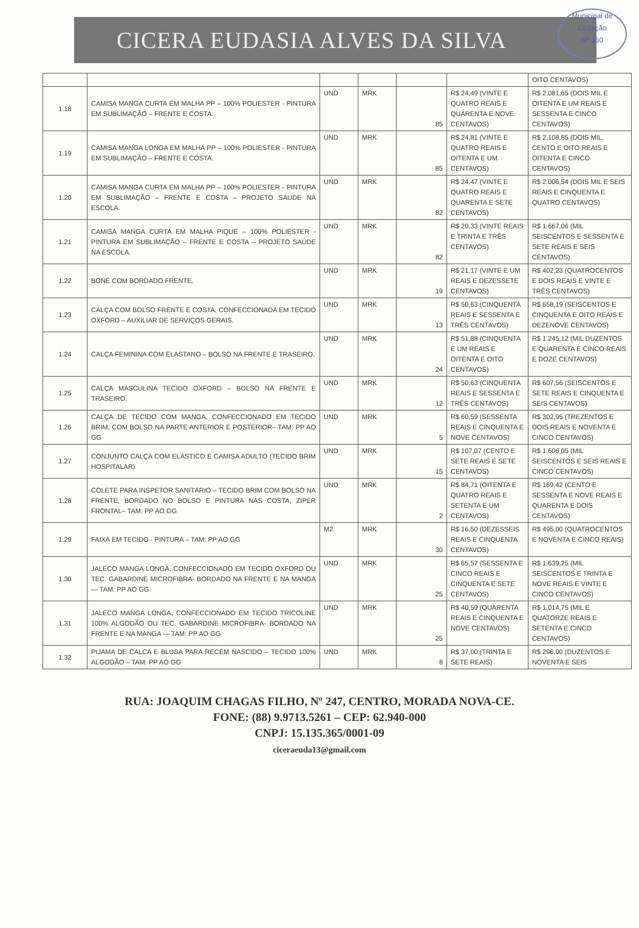CICERA EUDASIA ALVES DA SILVA
Municipal de Licitação
Nº 360
| | | | | | | OITO CENTAVOS) |
| 1.18 | CAMISA MANGA CURTA EM MALHA PP – 100% POLIESTER - PINTURA EM SUBLIMAÇÃO – FRENTE E COSTA. | UND | MRK | 85 | R$ 24,49 (VINTE E QUATRO REAIS E QUARENTA E NOVE CENTAVOS) | R$ 2.081,65 (DOIS MIL E OITENTA E UM REAIS E SESSENTA E CINCO CENTAVOS) |
| 1.19 | CAMISA MANGA LONGA EM MALHA PP – 100% POLIESTER - PINTURA EM SUBLIMAÇÃO – FRENTE E COSTA. | UND | MRK | 85 | R$ 24,81 (VINTE E QUATRO REAIS E OITENTA E UM CENTAVOS) | R$ 2.108,85 (DOIS MIL, CENTO E OITO REAIS E OITENTA E CINCO CENTAVOS) |
| 1.20 | CAMISA MANGA CURTA EM MALHA PP – 100% POLIESTER - PINTURA EM SUBLIMAÇÃO – FRENTE E COSTA – PROJETO SAÚDE NA ESCOLA. | UND | MRK | 82 | R$ 24,47 (VINTE E QUATRO REAIS E QUARENTA E SETE CENTAVOS) | R$ 2.006,54 (DOIS MIL E SEIS REAIS E CINQUENTA E QUATRO CENTAVOS) |
| 1.21 | CAMISA MANGA CURTA EM MALHA PIQUE – 100% POLIESTER - PINTURA EM SUBLIMAÇÃO – FRENTE E COSTA – PROJETO SAÚDE NA ESCOLA. | UND | MRK | 82 | R$ 20,33 (VINTE REAIS E TRINTA E TRÊS CENTAVOS) | R$ 1.667,06 (MIL SEISCENTOS E SESSENTA E SETE REAIS E SEIS CENTAVOS) |
| 1.22 | BONÉ COM BORDADO FRENTE. | UND | MRK | 19 | R$ 21,17 (VINTE E UM REAIS E DEZESSETE CENTAVOS) | R$ 402,23 (QUATROCENTOS E DOIS REAIS E VINTE E TRÊS CENTAVOS) |
| 1.23 | CALÇA COM BOLSO FRENTE E COSTA, CONFECCIONADA EM TECIDO OXFORD – AUXILIAR DE SERVIÇOS GERAIS. | UND | MRK | 13 | R$ 50,63 (CINQUENTA REAIS E SESSENTA E TRÊS CENTAVOS) | R$ 658,19 (SEISCENTOS E CINQUENTA E OITO REAIS E DEZENOVE CENTAVOS) |
| 1.24 | CALÇA FEMININA COM ELASTANO – BOLSO NA FRENTE E TRASEIRO. | UND | MRK | 24 | R$ 51,88 (CINQUENTA E UM REAIS E OITENTA E OITO CENTAVOS) | R$ 1.245,12 (MIL DUZENTOS E QUARENTA E CINCO REAIS E DOZE CENTAVOS) |
| 1.25 | CALÇA MASCULINA TECIDO OXFORD – BOLSO NA FRENTE E TRASEIRO. | UND | MRK | 12 | R$ 50,63 (CINQUENTA REAIS E SESSENTA E TRÊS CENTAVOS) | R$ 607,56 (SEISCENTOS E SETE REAIS E CINQUENTA E SEIS CENTAVOS) |
| 1.26 | CALÇA DE TECIDO COM MANGA, CONFECCIONADO EM TECIDO BRIM, COM BOLSO NA PARTE ANTERIOR E POSTERIOR– TAM: PP AO GG | UND | MRK | 5 | R$ 60,59 (SESSENTA REAIS E CINQUENTA E NOVE CENTAVOS) | R$ 302,95 (TREZENTOS E DOIS REAIS E NOVENTA E CINCO CENTAVOS) |
| 1.27 | CONJUNTO CALÇA COM ELÁSTICO E CAMISA ADULTO (TECIDO BRIM HOSPITALAR) | UND | MRK | 15 | R$ 107,07 (CENTO E SETE REAIS E SETE CENTAVOS) | R$ 1.606,05 (MIL SEISCENTOS E SEIS REAIS E CINCO CENTAVOS) |
| 1.28 | COLETE PARA INSPETOR SANITÁRIO – TECIDO BRIM COM BOLSO NA FRENTE, BORDADO NO BOLSO E PINTURA NAS COSTA, ZIPER FRONTAL– TAM: PP AO GG | UND | MRK | 2 | R$ 84,71 (OITENTA E QUATRO REAIS E SETENTA E UM CENTAVOS) | R$ 169,42 (CENTO E SESSENTA E NOVE REAIS E QUARENTA E DOIS CENTAVOS) |
| 1.29 | FAIXA EM TECIDO - PINTURA – TAM: PP AO GG | M2 | MRK | 30 | R$ 16,50 (DEZESSEIS REAIS E CINQUENTA CENTAVOS) | R$ 495,00 (QUATROCENTOS E NOVENTA E CINCO REAIS) |
| 1.30 | JALECO MANGA LONGA, CONFECCIONADO EM TECIDO OXFORD OU TEC. GABARDINE MICROFIBRA- BORDADO NA FRENTE E NA MANGA — TAM: PP AO GG | UND | MRK | 25 | R$ 65,57 (SESSENTA E CINCO REAIS E CINQUENTA E SETE CENTAVOS) | R$ 1.639,25 (MIL SEISCENTOS E TRINTA E NOVE REAIS E VINTE E CINCO CENTAVOS) |
| 1.31 | JALECO MANGA LONGA, CONFECCIONADO EM TECIDO TRICOLINE 100% ALGODÃO OU TEC. GABARDINE MICROFIBRA- BORDADO NA FRENTE E NA MANGA — TAM: PP AO GG | UND | MRK | 25 | R$ 40,59 (QUARENTA REAIS E CINQUENTA E NOVE CENTAVOS) | R$ 1.014,75 (MIL E QUATORZE REAIS E SETENTA E CINCO CENTAVOS) |
| 1.32 | PIJAMA DE CALCA E BLUSA PARA RECÉM NASCIDO – TECIDO 100% ALGODÃO – TAM: PP AO GG | UND | MRK | 8 | R$ 37,00 (TRINTA E SETE REAIS) | R$ 296,00 (DUZENTOS E NOVENTA E SEIS |
RUA: JOAQUIM CHAGAS FILHO, Nº 247, CENTRO, MORADA NOVA-CE.
FONE: (88) 9.9713.5261 – CEP: 62.940-000
CNPJ: 15.135.365/0001-09
ciceraeuda13@gmail.com